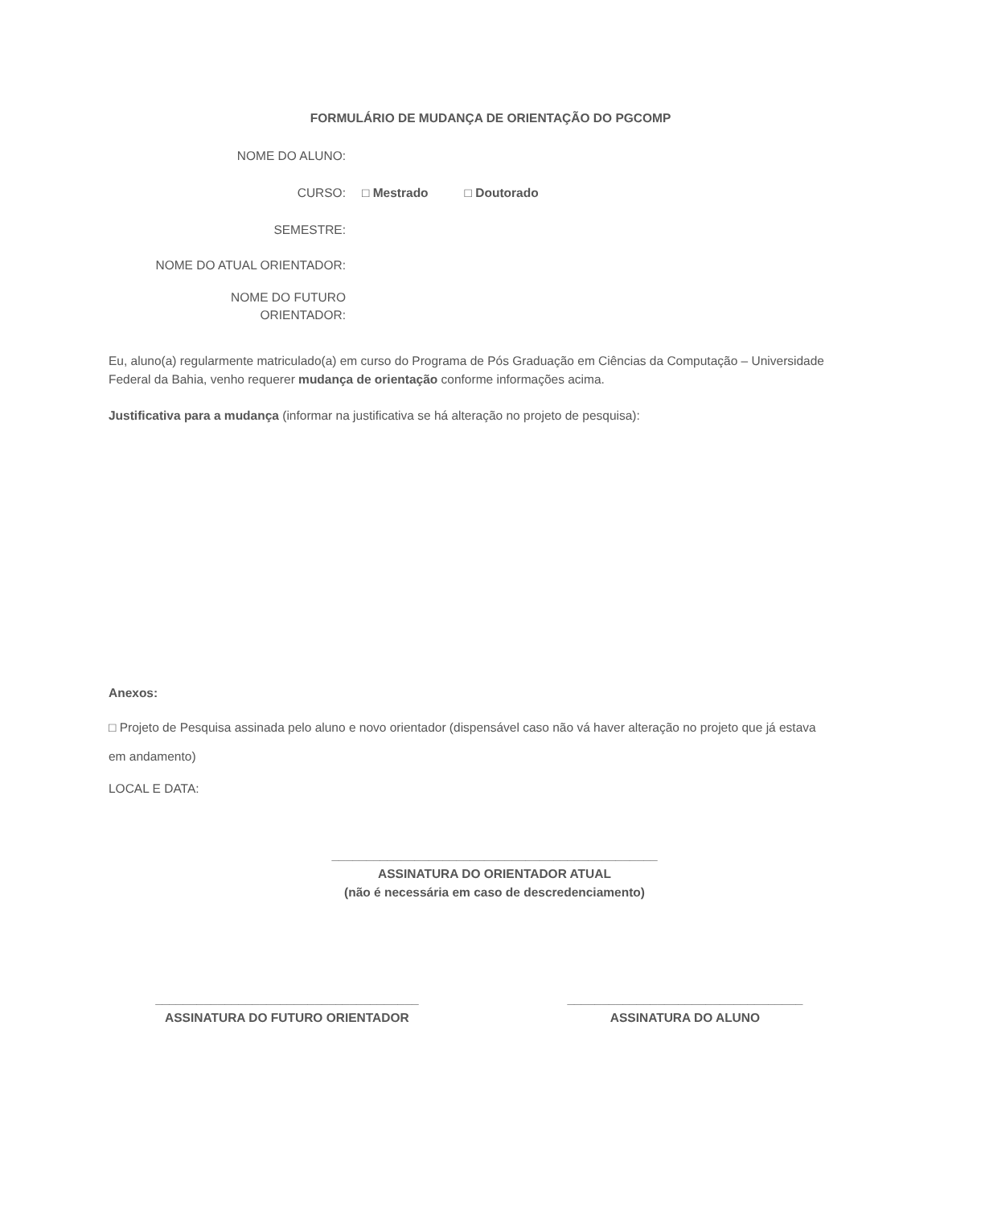FORMULÁRIO DE MUDANÇA DE ORIENTAÇÃO DO PGCOMP
NOME DO ALUNO:
CURSO: □ Mestrado □ Doutorado
SEMESTRE:
NOME DO ATUAL ORIENTADOR:
NOME DO FUTURO
ORIENTADOR:
Eu, aluno(a) regularmente matriculado(a) em curso do Programa de Pós Graduação em Ciências da Computação – Universidade Federal da Bahia, venho requerer mudança de orientação conforme informações acima.
Justificativa para a mudança (informar na justificativa se há alteração no projeto de pesquisa):
Anexos:
□ Projeto de Pesquisa assinada pelo aluno e novo orientador (dispensável caso não vá haver alteração no projeto que já estava em andamento)
LOCAL E DATA:
_______________________________________________
ASSINATURA DO ORIENTADOR ATUAL
(não é necessária em caso de descredenciamento)
______________________________________
ASSINATURA DO FUTURO ORIENTADOR
__________________________________
ASSINATURA DO ALUNO